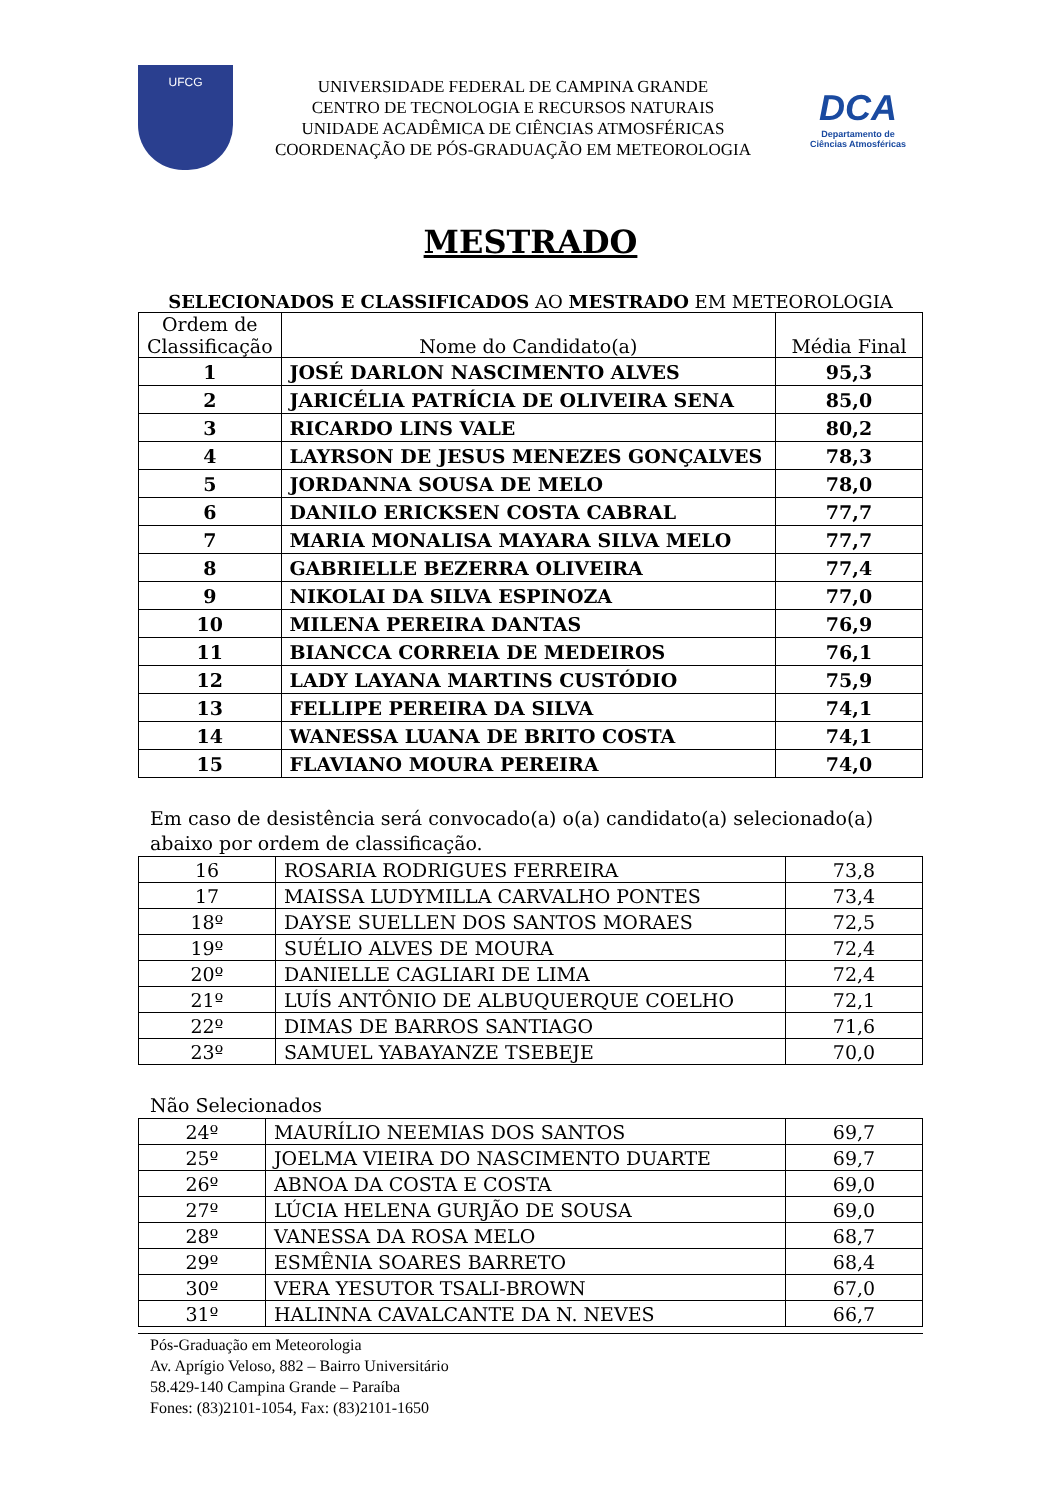UFCG
UNIVERSIDADE FEDERAL DE CAMPINA GRANDE
CENTRO DE TECNOLOGIA E RECURSOS NATURAIS
UNIDADE ACADÊMICA DE CIÊNCIAS ATMOSFÉRICAS
COORDENAÇÃO DE PÓS-GRADUAÇÃO EM METEOROLOGIA
DCA
Departamento de
Ciências Atmosféricas
MESTRADO
SELECIONADOS E CLASSIFICADOS AO MESTRADO EM METEOROLOGIA
| Ordem de Classificação | Nome do Candidato(a) | Média Final |
| --- | --- | --- |
| 1 | JOSÉ DARLON NASCIMENTO ALVES | 95,3 |
| 2 | JARICÉLIA PATRÍCIA DE OLIVEIRA SENA | 85,0 |
| 3 | RICARDO LINS VALE | 80,2 |
| 4 | LAYRSON DE JESUS MENEZES GONÇALVES | 78,3 |
| 5 | JORDANNA SOUSA DE MELO | 78,0 |
| 6 | DANILO ERICKSEN COSTA CABRAL | 77,7 |
| 7 | MARIA MONALISA MAYARA SILVA MELO | 77,7 |
| 8 | GABRIELLE BEZERRA OLIVEIRA | 77,4 |
| 9 | NIKOLAI DA SILVA ESPINOZA | 77,0 |
| 10 | MILENA PEREIRA DANTAS | 76,9 |
| 11 | BIANCCA CORREIA DE MEDEIROS | 76,1 |
| 12 | LADY LAYANA MARTINS CUSTÓDIO | 75,9 |
| 13 | FELLIPE PEREIRA DA SILVA | 74,1 |
| 14 | WANESSA LUANA DE BRITO COSTA | 74,1 |
| 15 | FLAVIANO MOURA PEREIRA | 74,0 |
Em caso de desistência será convocado(a) o(a) candidato(a) selecionado(a) abaixo por ordem de classificação.
| 16 | ROSARIA RODRIGUES FERREIRA | 73,8 |
| 17 | MAISSA LUDYMILLA CARVALHO PONTES | 73,4 |
| 18º | DAYSE SUELLEN DOS SANTOS MORAES | 72,5 |
| 19º | SUÉLIO ALVES DE MOURA | 72,4 |
| 20º | DANIELLE CAGLIARI DE LIMA | 72,4 |
| 21º | LUÍS ANTÔNIO DE ALBUQUERQUE COELHO | 72,1 |
| 22º | DIMAS DE BARROS SANTIAGO | 71,6 |
| 23º | SAMUEL YABAYANZE TSEBEJE | 70,0 |
Não Selecionados
| 24º | MAURÍLIO NEEMIAS DOS SANTOS | 69,7 |
| 25º | JOELMA VIEIRA DO NASCIMENTO DUARTE | 69,7 |
| 26º | ABNOA DA COSTA E COSTA | 69,0 |
| 27º | LÚCIA HELENA GURJÃO DE SOUSA | 69,0 |
| 28º | VANESSA DA ROSA MELO | 68,7 |
| 29º | ESMÊNIA SOARES BARRETO | 68,4 |
| 30º | VERA YESUTOR TSALI-BROWN | 67,0 |
| 31º | HALINNA CAVALCANTE DA N. NEVES | 66,7 |
Pós-Graduação em Meteorologia
Av. Aprígio Veloso, 882 – Bairro Universitário
58.429-140 Campina Grande – Paraíba
Fones: (83)2101-1054, Fax: (83)2101-1650